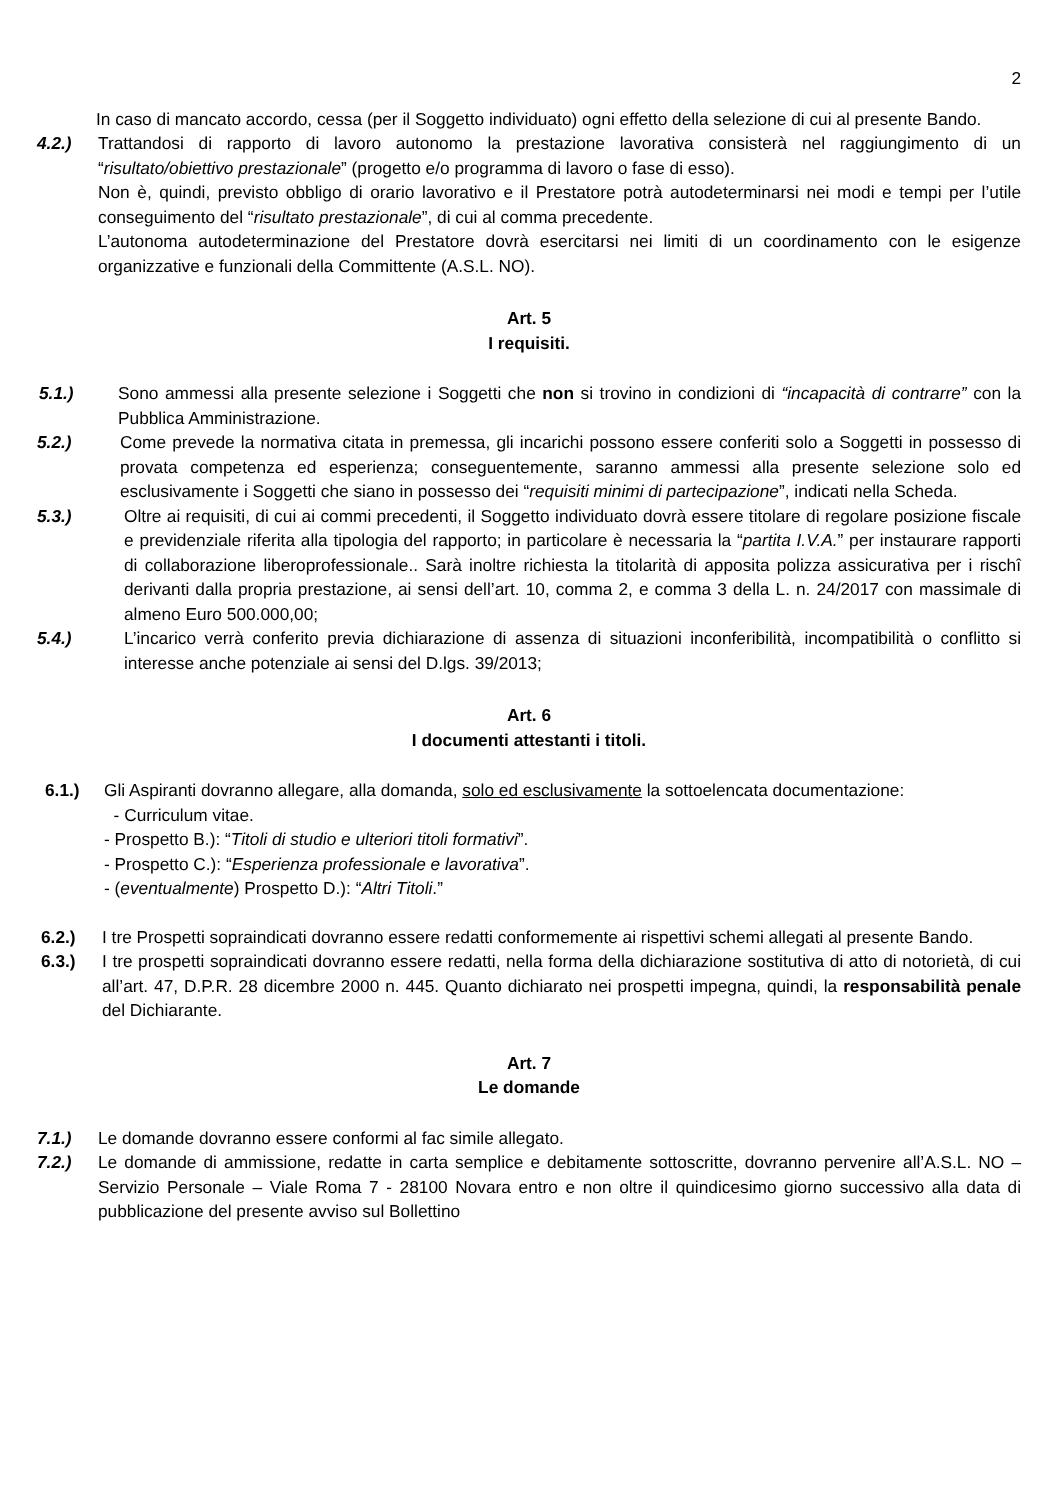2
In caso di mancato accordo, cessa (per il Soggetto individuato) ogni effetto della selezione di cui al presente Bando.
4.2.) Trattandosi di rapporto di lavoro autonomo la prestazione lavorativa consisterà nel raggiungimento di un “risultato/obiettivo prestazionale” (progetto e/o programma di lavoro o fase di esso).
Non è, quindi, previsto obbligo di orario lavorativo e il Prestatore potrà autodeterminarsi nei modi e tempi per l’utile conseguimento del “risultato prestazionale”, di cui al comma precedente.
L’autonoma autodeterminazione del Prestatore dovrà esercitarsi nei limiti di un coordinamento con le esigenze organizzative e funzionali della Committente (A.S.L. NO).
Art. 5
I requisiti.
5.1.) Sono ammessi alla presente selezione i Soggetti che non si trovino in condizioni di “incapacità di contrarre” con la Pubblica Amministrazione.
5.2.) Come prevede la normativa citata in premessa, gli incarichi possono essere conferiti solo a Soggetti in possesso di provata competenza ed esperienza; conseguentemente, saranno ammessi alla presente selezione solo ed esclusivamente i Soggetti che siano in possesso dei “requisiti minimi di partecipazione”, indicati nella Scheda.
5.3.) Oltre ai requisiti, di cui ai commi precedenti, il Soggetto individuato dovrà essere titolare di regolare posizione fiscale e previdenziale riferita alla tipologia del rapporto; in particolare è necessaria la “partita I.V.A.” per instaurare rapporti di collaborazione liberoprofessionale.. Sarà inoltre richiesta la titolarità di apposita polizza assicurativa per i rischî derivanti dalla propria prestazione, ai sensi dell’art. 10, comma 2, e comma 3 della L. n. 24/2017 con massimale di almeno Euro 500.000,00;
5.4.) L’incarico verrà conferito previa dichiarazione di assenza di situazioni inconferibilità, incompatibilità o conflitto si interesse anche potenziale ai sensi del D.lgs. 39/2013;
Art. 6
I documenti attestanti i titoli.
6.1.) Gli Aspiranti dovranno allegare, alla domanda, solo ed esclusivamente la sottoelencata documentazione:
- Curriculum vitae.
- Prospetto B.): “Titoli di studio e ulteriori titoli formativi”.
- Prospetto C.): “Esperienza professionale e lavorativa”.
- (eventualmente) Prospetto D.): “Altri Titoli.”
6.2.) I tre Prospetti sopraindicati dovranno essere redatti conformemente ai rispettivi schemi allegati al presente Bando.
6.3.) I tre prospetti sopraindicati dovranno essere redatti, nella forma della dichiarazione sostitutiva di atto di notorietà, di cui all’art. 47, D.P.R. 28 dicembre 2000 n. 445. Quanto dichiarato nei prospetti impegna, quindi, la responsabilità penale del Dichiarante.
Art. 7
Le domande
7.1.) Le domande dovranno essere conformi al fac simile allegato.
7.2.) Le domande di ammissione, redatte in carta semplice e debitamente sottoscritte, dovranno pervenire all’A.S.L. NO – Servizio Personale – Viale Roma 7 - 28100 Novara entro e non oltre il quindicesimo giorno successivo alla data di pubblicazione del presente avviso sul Bollettino